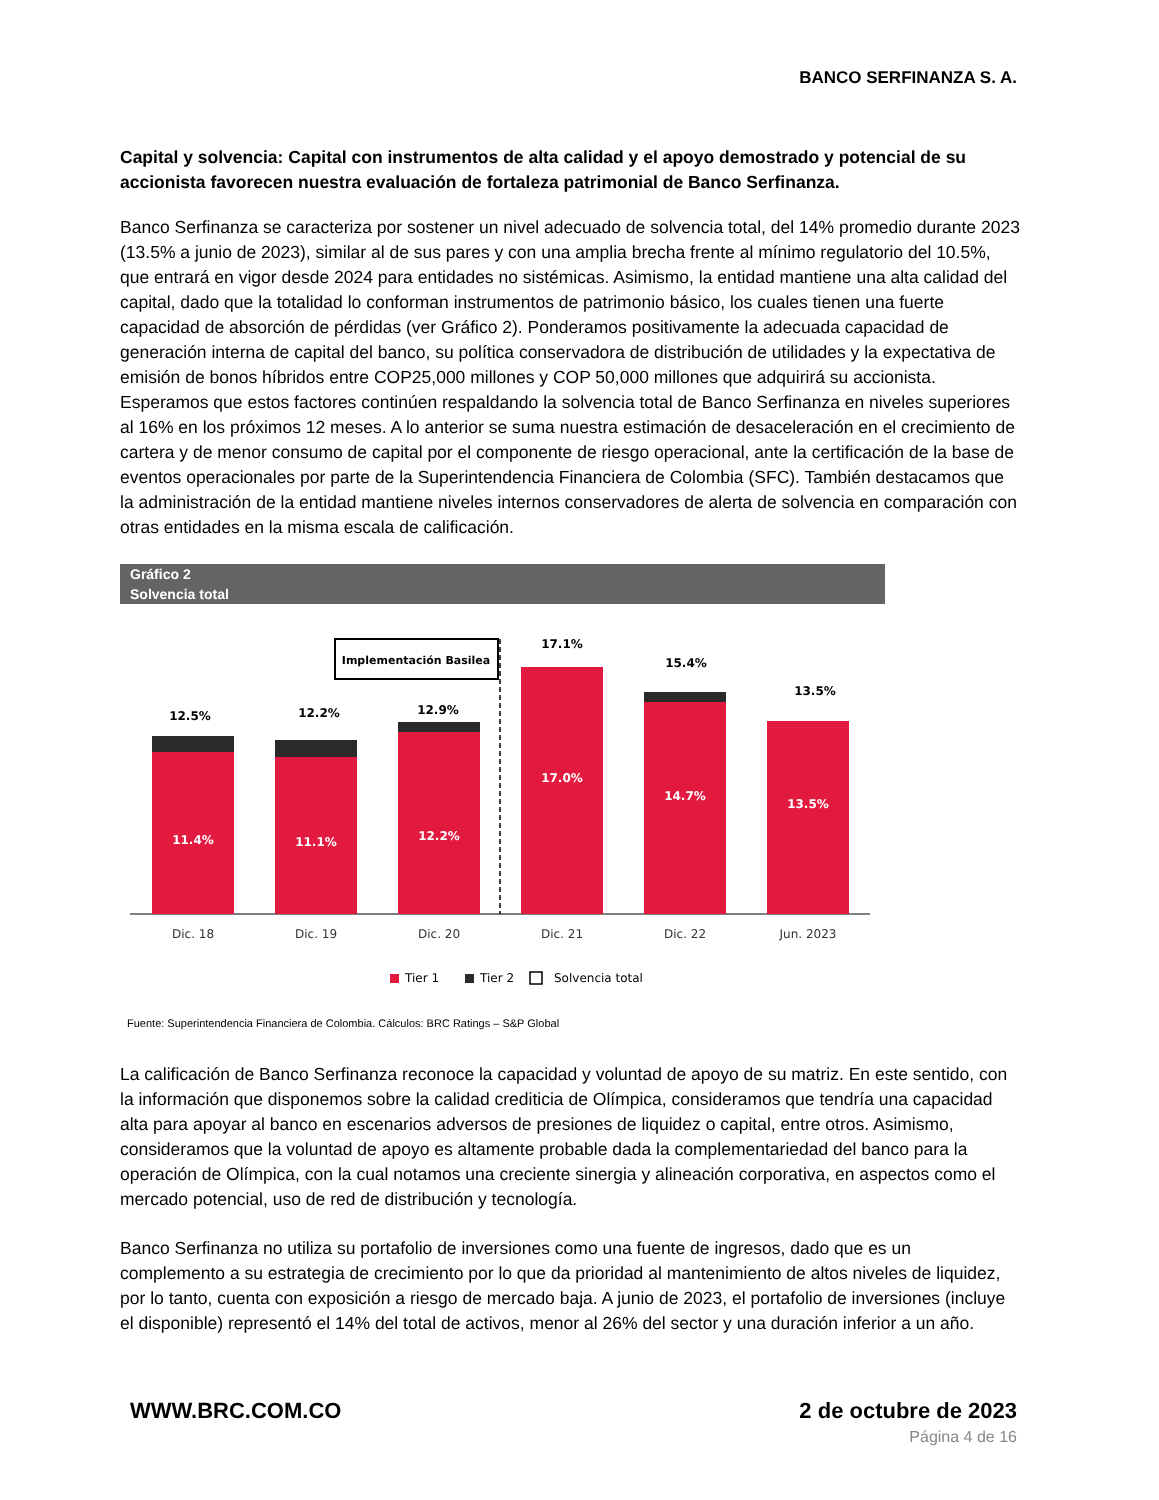BANCO SERFINANZA S. A.
Capital y solvencia: Capital con instrumentos de alta calidad y el apoyo demostrado y potencial de su accionista favorecen nuestra evaluación de fortaleza patrimonial de Banco Serfinanza.
Banco Serfinanza se caracteriza por sostener un nivel adecuado de solvencia total, del 14% promedio durante 2023 (13.5% a junio de 2023), similar al de sus pares y con una amplia brecha frente al mínimo regulatorio del 10.5%, que entrará en vigor desde 2024 para entidades no sistémicas. Asimismo, la entidad mantiene una alta calidad del capital, dado que la totalidad lo conforman instrumentos de patrimonio básico, los cuales tienen una fuerte capacidad de absorción de pérdidas (ver Gráfico 2). Ponderamos positivamente la adecuada capacidad de generación interna de capital del banco, su política conservadora de distribución de utilidades y la expectativa de emisión de bonos híbridos entre COP25,000 millones y COP 50,000 millones que adquirirá su accionista. Esperamos que estos factores continúen respaldando la solvencia total de Banco Serfinanza en niveles superiores al 16% en los próximos 12 meses. A lo anterior se suma nuestra estimación de desaceleración en el crecimiento de cartera y de menor consumo de capital por el componente de riesgo operacional, ante la certificación de la base de eventos operacionales por parte de la Superintendencia Financiera de Colombia (SFC). También destacamos que la administración de la entidad mantiene niveles internos conservadores de alerta de solvencia en comparación con otras entidades en la misma escala de calificación.
Gráfico 2
Solvencia total
Implementación Basilea
11.4%
11.1%
12.2%
17.0%
14.7%
13.5%
12.5%
12.2%
12.9%
17.1%
15.4%
13.5%
Dic. 18
Dic. 19
Dic. 20
Dic. 21
Dic. 22
Jun. 2023
Tier 1
Tier 2
Solvencia total
Fuente: Superintendencia Financiera de Colombia. Cálculos: BRC Ratings – S&P Global
La calificación de Banco Serfinanza reconoce la capacidad y voluntad de apoyo de su matriz. En este sentido, con la información que disponemos sobre la calidad crediticia de Olímpica, consideramos que tendría una capacidad alta para apoyar al banco en escenarios adversos de presiones de liquidez o capital, entre otros. Asimismo, consideramos que la voluntad de apoyo es altamente probable dada la complementariedad del banco para la operación de Olímpica, con la cual notamos una creciente sinergia y alineación corporativa, en aspectos como el mercado potencial, uso de red de distribución y tecnología.
Banco Serfinanza no utiliza su portafolio de inversiones como una fuente de ingresos, dado que es un complemento a su estrategia de crecimiento por lo que da prioridad al mantenimiento de altos niveles de liquidez, por lo tanto, cuenta con exposición a riesgo de mercado baja. A junio de 2023, el portafolio de inversiones (incluye el disponible) representó el 14% del total de activos, menor al 26% del sector y una duración inferior a un año.
WWW.BRC.COM.CO 2 de octubre de 2023
Página 4 de 16